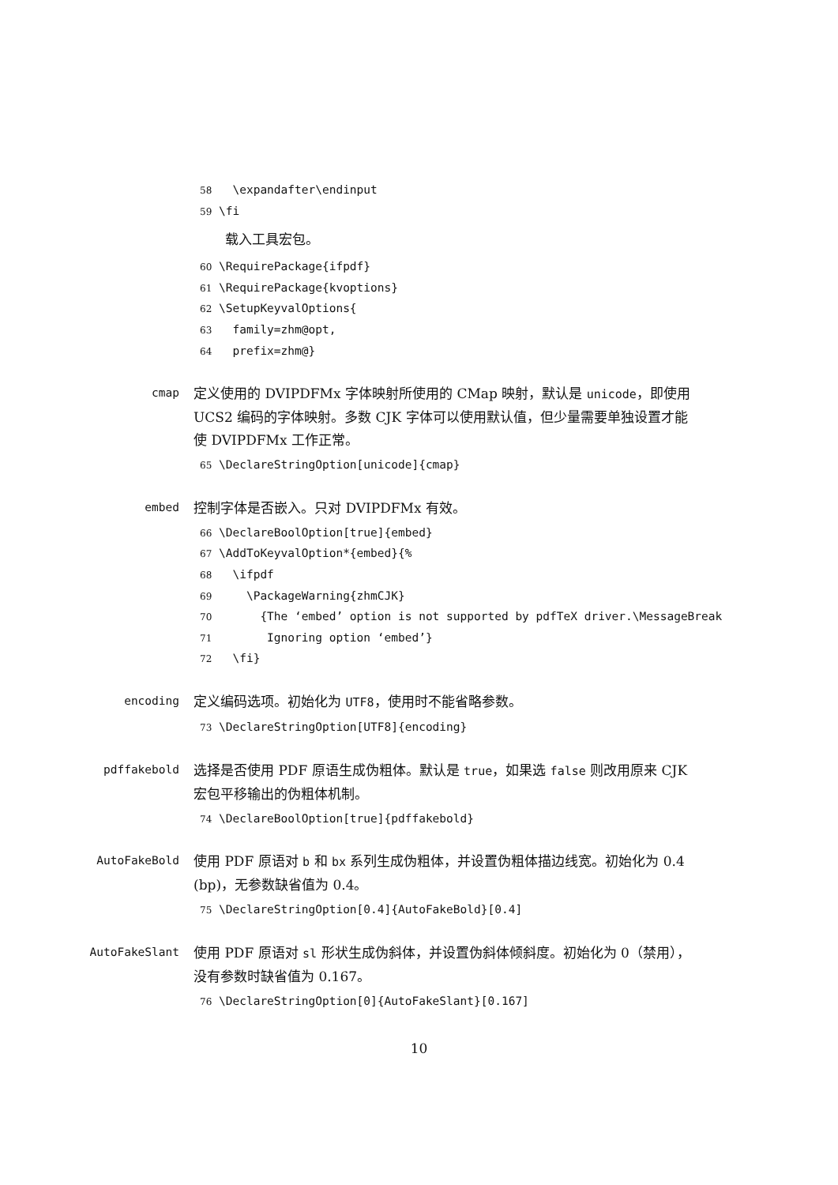58 \expandafter\endinput 59 \fi
载入工具宏包。
60 \RequirePackage{ifpdf} 61 \RequirePackage{kvoptions} 62 \SetupKeyvalOptions{ 63 family=zhm@opt, 64 prefix=zhm@}
cmap
定义使用的 DVIPDFMx 字体映射所使用的 CMap 映射，默认是 unicode，即使用 UCS2 编码的字体映射。多数 CJK 字体可以使用默认值，但少量需要单独设置才能使 DVIPDFMx 工作正常。
65 \DeclareStringOption[unicode]{cmap}
embed
控制字体是否嵌入。只对 DVIPDFMx 有效。
66 \DeclareBoolOption[true]{embed} 67 \AddToKeyvalOption*{embed}{% 68 \ifpdf 69 \PackageWarning{zhmCJK} 70 {The ‘embed’ option is not supported by pdfTeX driver.\MessageBreak 71 Ignoring option ‘embed’} 72 \fi}
encoding
定义编码选项。初始化为 UTF8，使用时不能省略参数。
73 \DeclareStringOption[UTF8]{encoding}
pdffakebold
选择是否使用 PDF 原语生成伪粗体。默认是 true，如果选 false 则改用原来 CJK 宏包平移输出的伪粗体机制。
74 \DeclareBoolOption[true]{pdffakebold}
AutoFakeBold
使用 PDF 原语对 b 和 bx 系列生成伪粗体，并设置伪粗体描边线宽。初始化为 0.4 (bp)，无参数缺省值为 0.4。
75 \DeclareStringOption[0.4]{AutoFakeBold}[0.4]
AutoFakeSlant
使用 PDF 原语对 sl 形状生成伪斜体，并设置伪斜体倾斜度。初始化为 0（禁用），没有参数时缺省值为 0.167。
76 \DeclareStringOption[0]{AutoFakeSlant}[0.167]
10